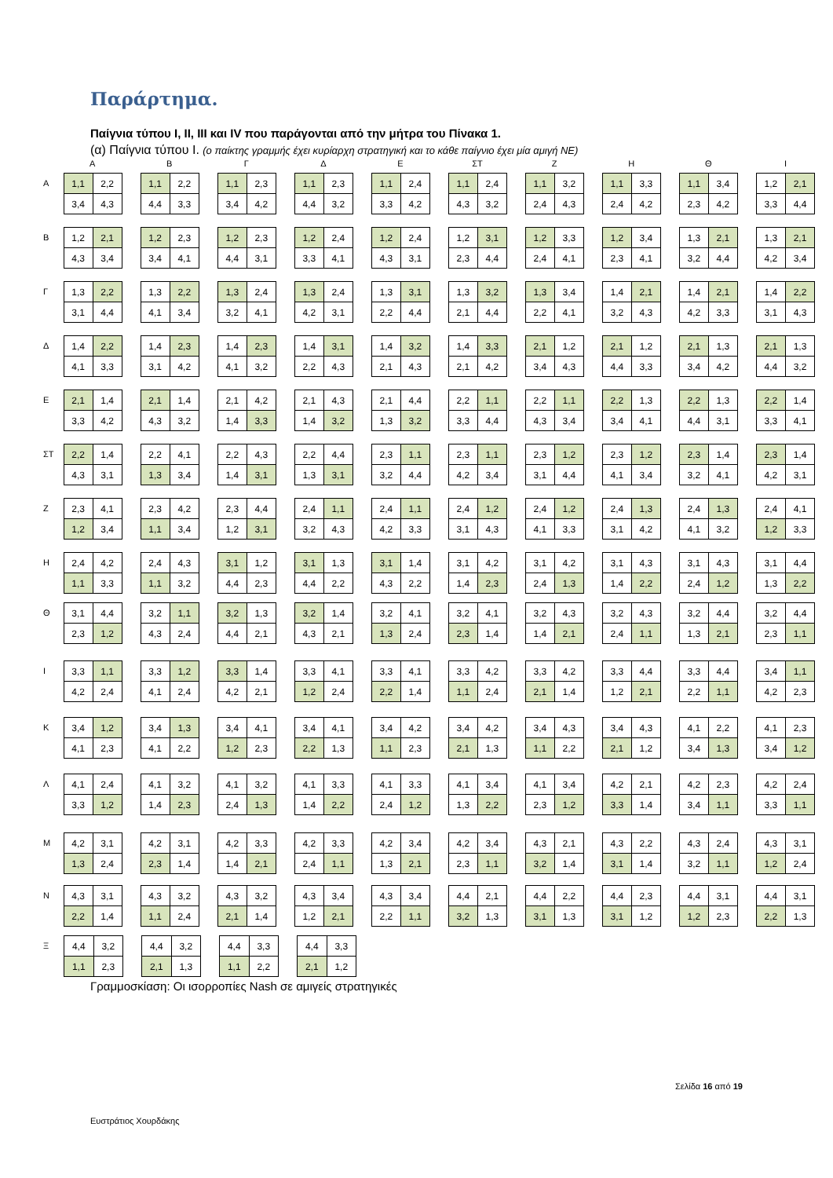Παράρτημα.
Παίγνια τύπου Ι, ΙΙ, ΙΙΙ και ΙV που παράγονται από την μήτρα του Πίνακα 1.
(α) Παίγνια τύπου Ι. (ο παίκτης γραμμής έχει κυρίαρχη στρατηγική και το κάθε παίγνιο έχει μία αμιγή ΝΕ)
ΑΒΓΔΕ ΣΤ ΖΗΘΙ
Α
| 1,1 | 2,2 |
| 3,4 | 4,3 |
| 1,1 | 2,2 |
| 4,4 | 3,3 |
| 1,1 | 2,3 |
| 3,4 | 4,2 |
| 1,1 | 2,3 |
| 4,4 | 3,2 |
| 1,1 | 2,4 |
| 3,3 | 4,2 |
| 1,1 | 2,4 |
| 4,3 | 3,2 |
| 1,1 | 3,2 |
| 2,4 | 4,3 |
| 1,1 | 3,3 |
| 2,4 | 4,2 |
| 1,1 | 3,4 |
| 2,3 | 4,2 |
| 1,2 | 2,1 |
| 3,3 | 4,4 |
Β
| 1,2 | 2,1 |
| 4,3 | 3,4 |
| 1,2 | 2,3 |
| 3,4 | 4,1 |
| 1,2 | 2,3 |
| 4,4 | 3,1 |
| 1,2 | 2,4 |
| 3,3 | 4,1 |
| 1,2 | 2,4 |
| 4,3 | 3,1 |
| 1,2 | 3,1 |
| 2,3 | 4,4 |
| 1,2 | 3,3 |
| 2,4 | 4,1 |
| 1,2 | 3,4 |
| 2,3 | 4,1 |
| 1,3 | 2,1 |
| 3,2 | 4,4 |
| 1,3 | 2,1 |
| 4,2 | 3,4 |
Γ
| 1,3 | 2,2 |
| 3,1 | 4,4 |
| 1,3 | 2,2 |
| 4,1 | 3,4 |
| 1,3 | 2,4 |
| 3,2 | 4,1 |
| 1,3 | 2,4 |
| 4,2 | 3,1 |
| 1,3 | 3,1 |
| 2,2 | 4,4 |
| 1,3 | 3,2 |
| 2,1 | 4,4 |
| 1,3 | 3,4 |
| 2,2 | 4,1 |
| 1,4 | 2,1 |
| 3,2 | 4,3 |
| 1,4 | 2,1 |
| 4,2 | 3,3 |
| 1,4 | 2,2 |
| 3,1 | 4,3 |
Δ
| 1,4 | 2,2 |
| 4,1 | 3,3 |
| 1,4 | 2,3 |
| 3,1 | 4,2 |
| 1,4 | 2,3 |
| 4,1 | 3,2 |
| 1,4 | 3,1 |
| 2,2 | 4,3 |
| 1,4 | 3,2 |
| 2,1 | 4,3 |
| 1,4 | 3,3 |
| 2,1 | 4,2 |
| 2,1 | 1,2 |
| 3,4 | 4,3 |
| 2,1 | 1,2 |
| 4,4 | 3,3 |
| 2,1 | 1,3 |
| 3,4 | 4,2 |
| 2,1 | 1,3 |
| 4,4 | 3,2 |
Ε
| 2,1 | 1,4 |
| 3,3 | 4,2 |
| 2,1 | 1,4 |
| 4,3 | 3,2 |
| 2,1 | 4,2 |
| 1,4 | 3,3 |
| 2,1 | 4,3 |
| 1,4 | 3,2 |
| 2,1 | 4,4 |
| 1,3 | 3,2 |
| 2,2 | 1,1 |
| 3,3 | 4,4 |
| 2,2 | 1,1 |
| 4,3 | 3,4 |
| 2,2 | 1,3 |
| 3,4 | 4,1 |
| 2,2 | 1,3 |
| 4,4 | 3,1 |
| 2,2 | 1,4 |
| 3,3 | 4,1 |
ΣΤ
| 2,2 | 1,4 |
| 4,3 | 3,1 |
| 2,2 | 4,1 |
| 1,3 | 3,4 |
| 2,2 | 4,3 |
| 1,4 | 3,1 |
| 2,2 | 4,4 |
| 1,3 | 3,1 |
| 2,3 | 1,1 |
| 3,2 | 4,4 |
| 2,3 | 1,1 |
| 4,2 | 3,4 |
| 2,3 | 1,2 |
| 3,1 | 4,4 |
| 2,3 | 1,2 |
| 4,1 | 3,4 |
| 2,3 | 1,4 |
| 3,2 | 4,1 |
| 2,3 | 1,4 |
| 4,2 | 3,1 |
Ζ
| 2,3 | 4,1 |
| 1,2 | 3,4 |
| 2,3 | 4,2 |
| 1,1 | 3,4 |
| 2,3 | 4,4 |
| 1,2 | 3,1 |
| 2,4 | 1,1 |
| 3,2 | 4,3 |
| 2,4 | 1,1 |
| 4,2 | 3,3 |
| 2,4 | 1,2 |
| 3,1 | 4,3 |
| 2,4 | 1,2 |
| 4,1 | 3,3 |
| 2,4 | 1,3 |
| 3,1 | 4,2 |
| 2,4 | 1,3 |
| 4,1 | 3,2 |
| 2,4 | 4,1 |
| 1,2 | 3,3 |
Η
| 2,4 | 4,2 |
| 1,1 | 3,3 |
| 2,4 | 4,3 |
| 1,1 | 3,2 |
| 3,1 | 1,2 |
| 4,4 | 2,3 |
| 3,1 | 1,3 |
| 4,4 | 2,2 |
| 3,1 | 1,4 |
| 4,3 | 2,2 |
| 3,1 | 4,2 |
| 1,4 | 2,3 |
| 3,1 | 4,2 |
| 2,4 | 1,3 |
| 3,1 | 4,3 |
| 1,4 | 2,2 |
| 3,1 | 4,3 |
| 2,4 | 1,2 |
| 3,1 | 4,4 |
| 1,3 | 2,2 |
Θ
| 3,1 | 4,4 |
| 2,3 | 1,2 |
| 3,2 | 1,1 |
| 4,3 | 2,4 |
| 3,2 | 1,3 |
| 4,4 | 2,1 |
| 3,2 | 1,4 |
| 4,3 | 2,1 |
| 3,2 | 4,1 |
| 1,3 | 2,4 |
| 3,2 | 4,1 |
| 2,3 | 1,4 |
| 3,2 | 4,3 |
| 1,4 | 2,1 |
| 3,2 | 4,3 |
| 2,4 | 1,1 |
| 3,2 | 4,4 |
| 1,3 | 2,1 |
| 3,2 | 4,4 |
| 2,3 | 1,1 |
Ι
| 3,3 | 1,1 |
| 4,2 | 2,4 |
| 3,3 | 1,2 |
| 4,1 | 2,4 |
| 3,3 | 1,4 |
| 4,2 | 2,1 |
| 3,3 | 4,1 |
| 1,2 | 2,4 |
| 3,3 | 4,1 |
| 2,2 | 1,4 |
| 3,3 | 4,2 |
| 1,1 | 2,4 |
| 3,3 | 4,2 |
| 2,1 | 1,4 |
| 3,3 | 4,4 |
| 1,2 | 2,1 |
| 3,3 | 4,4 |
| 2,2 | 1,1 |
| 3,4 | 1,1 |
| 4,2 | 2,3 |
Κ
| 3,4 | 1,2 |
| 4,1 | 2,3 |
| 3,4 | 1,3 |
| 4,1 | 2,2 |
| 3,4 | 4,1 |
| 1,2 | 2,3 |
| 3,4 | 4,1 |
| 2,2 | 1,3 |
| 3,4 | 4,2 |
| 1,1 | 2,3 |
| 3,4 | 4,2 |
| 2,1 | 1,3 |
| 3,4 | 4,3 |
| 1,1 | 2,2 |
| 3,4 | 4,3 |
| 2,1 | 1,2 |
| 4,1 | 2,2 |
| 3,4 | 1,3 |
| 4,1 | 2,3 |
| 3,4 | 1,2 |
Λ
| 4,1 | 2,4 |
| 3,3 | 1,2 |
| 4,1 | 3,2 |
| 1,4 | 2,3 |
| 4,1 | 3,2 |
| 2,4 | 1,3 |
| 4,1 | 3,3 |
| 1,4 | 2,2 |
| 4,1 | 3,3 |
| 2,4 | 1,2 |
| 4,1 | 3,4 |
| 1,3 | 2,2 |
| 4,1 | 3,4 |
| 2,3 | 1,2 |
| 4,2 | 2,1 |
| 3,3 | 1,4 |
| 4,2 | 2,3 |
| 3,4 | 1,1 |
| 4,2 | 2,4 |
| 3,3 | 1,1 |
Μ
| 4,2 | 3,1 |
| 1,3 | 2,4 |
| 4,2 | 3,1 |
| 2,3 | 1,4 |
| 4,2 | 3,3 |
| 1,4 | 2,1 |
| 4,2 | 3,3 |
| 2,4 | 1,1 |
| 4,2 | 3,4 |
| 1,3 | 2,1 |
| 4,2 | 3,4 |
| 2,3 | 1,1 |
| 4,3 | 2,1 |
| 3,2 | 1,4 |
| 4,3 | 2,2 |
| 3,1 | 1,4 |
| 4,3 | 2,4 |
| 3,2 | 1,1 |
| 4,3 | 3,1 |
| 1,2 | 2,4 |
Ν
| 4,3 | 3,1 |
| 2,2 | 1,4 |
| 4,3 | 3,2 |
| 1,1 | 2,4 |
| 4,3 | 3,2 |
| 2,1 | 1,4 |
| 4,3 | 3,4 |
| 1,2 | 2,1 |
| 4,3 | 3,4 |
| 2,2 | 1,1 |
| 4,4 | 2,1 |
| 3,2 | 1,3 |
| 4,4 | 2,2 |
| 3,1 | 1,3 |
| 4,4 | 2,3 |
| 3,1 | 1,2 |
| 4,4 | 3,1 |
| 1,2 | 2,3 |
| 4,4 | 3,1 |
| 2,2 | 1,3 |
Ξ
| 4,4 | 3,2 |
| 1,1 | 2,3 |
| 4,4 | 3,2 |
| 2,1 | 1,3 |
| 4,4 | 3,3 |
| 1,1 | 2,2 |
| 4,4 | 3,3 |
| 2,1 | 1,2 |
Γραμμοσκίαση: Οι ισορροπίες Nash σε αμιγείς στρατηγικές
Σελίδα 16 από 19
Ευστράτιος Χουρδάκης